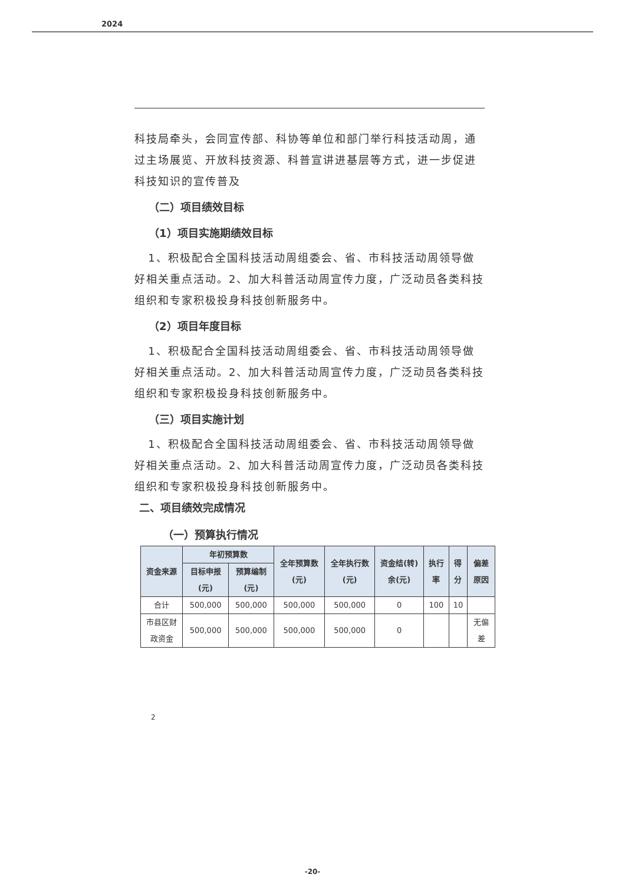2024
科技局牵头，会同宣传部、科协等单位和部门举行科技活动周，通过主场展览、开放科技资源、科普宣讲进基层等方式，进一步促进科技知识的宣传普及
（二）项目绩效目标
（1）项目实施期绩效目标
1、积极配合全国科技活动周组委会、省、市科技活动周领导做好相关重点活动。2、加大科普活动周宣传力度，广泛动员各类科技组织和专家积极投身科技创新服务中。
（2）项目年度目标
1、积极配合全国科技活动周组委会、省、市科技活动周领导做好相关重点活动。2、加大科普活动周宣传力度，广泛动员各类科技组织和专家积极投身科技创新服务中。
（三）项目实施计划
1、积极配合全国科技活动周组委会、省、市科技活动周领导做好相关重点活动。2、加大科普活动周宣传力度，广泛动员各类科技组织和专家积极投身科技创新服务中。
二、项目绩效完成情况
（一）预算执行情况
| 资金来源 | 年初预算数 | | 全年预算数(元) | 全年执行数(元) | 资金结(转)余(元) | 执行率 | 得分 | 偏差原因 |
| --- | --- | --- | --- | --- | --- | --- | --- | --- |
| | 目标申报(元) | 预算编制(元) | | | | | | |
| 合计 | 500,000 | 500,000 | 500,000 | 500,000 | 0 | 100 | 10 | |
| 市县区财政资金 | 500,000 | 500,000 | 500,000 | 500,000 | 0 | | | 无偏差 |
2
-20-